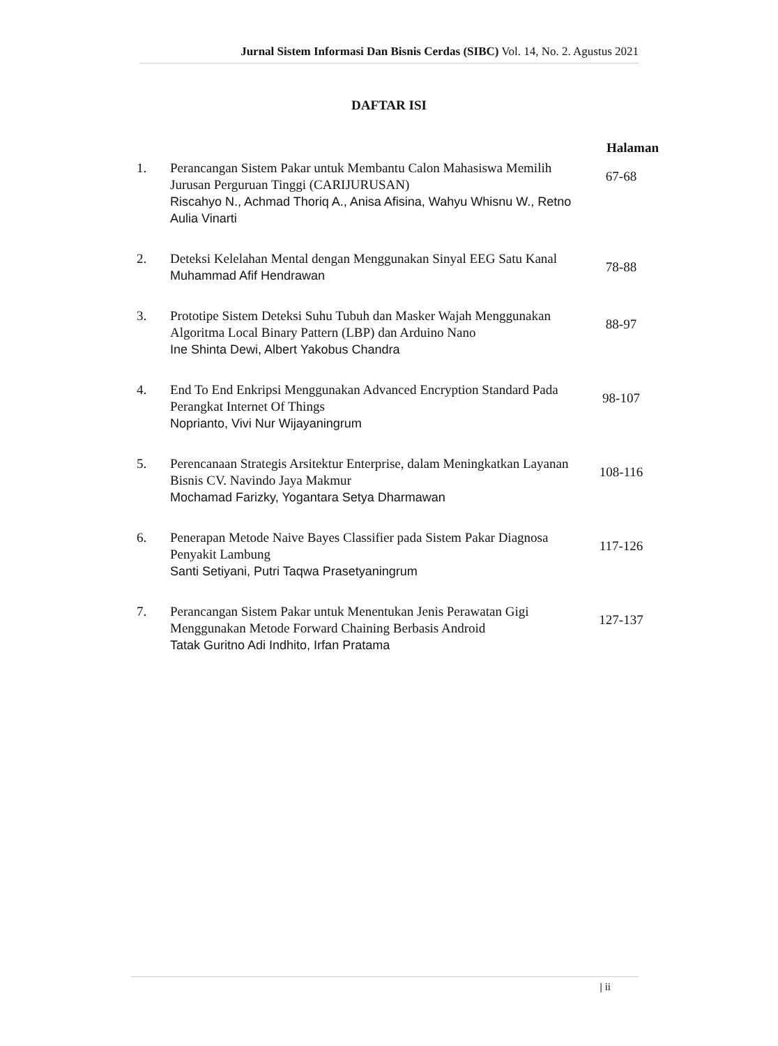Jurnal Sistem Informasi Dan Bisnis Cerdas (SIBC) Vol. 14, No. 2. Agustus 2021
DAFTAR ISI
| | | Halaman |
| --- | --- | --- |
| 1. | Perancangan Sistem Pakar untuk Membantu Calon Mahasiswa Memilih Jurusan Perguruan Tinggi (CARIJURUSAN) Riscahyo N., Achmad Thoriq A., Anisa Afisina, Wahyu Whisnu W., Retno Aulia Vinarti | 67-68 |
| 2. | Deteksi Kelelahan Mental dengan Menggunakan Sinyal EEG Satu Kanal Muhammad Afif Hendrawan | 78-88 |
| 3. | Prototipe Sistem Deteksi Suhu Tubuh dan Masker Wajah Menggunakan Algoritma Local Binary Pattern (LBP) dan Arduino Nano Ine Shinta Dewi, Albert Yakobus Chandra | 88-97 |
| 4. | End To End Enkripsi Menggunakan Advanced Encryption Standard Pada Perangkat Internet Of Things Noprianto, Vivi Nur Wijayaningrum | 98-107 |
| 5. | Perencanaan Strategis Arsitektur Enterprise, dalam Meningkatkan Layanan Bisnis CV. Navindo Jaya Makmur Mochamad Farizky, Yogantara Setya Dharmawan | 108-116 |
| 6. | Penerapan Metode Naive Bayes Classifier pada Sistem Pakar Diagnosa Penyakit Lambung Santi Setiyani, Putri Taqwa Prasetyaningrum | 117-126 |
| 7. | Perancangan Sistem Pakar untuk Menentukan Jenis Perawatan Gigi Menggunakan Metode Forward Chaining Berbasis Android Tatak Guritno Adi Indhito, Irfan Pratama | 127-137 |
| ii